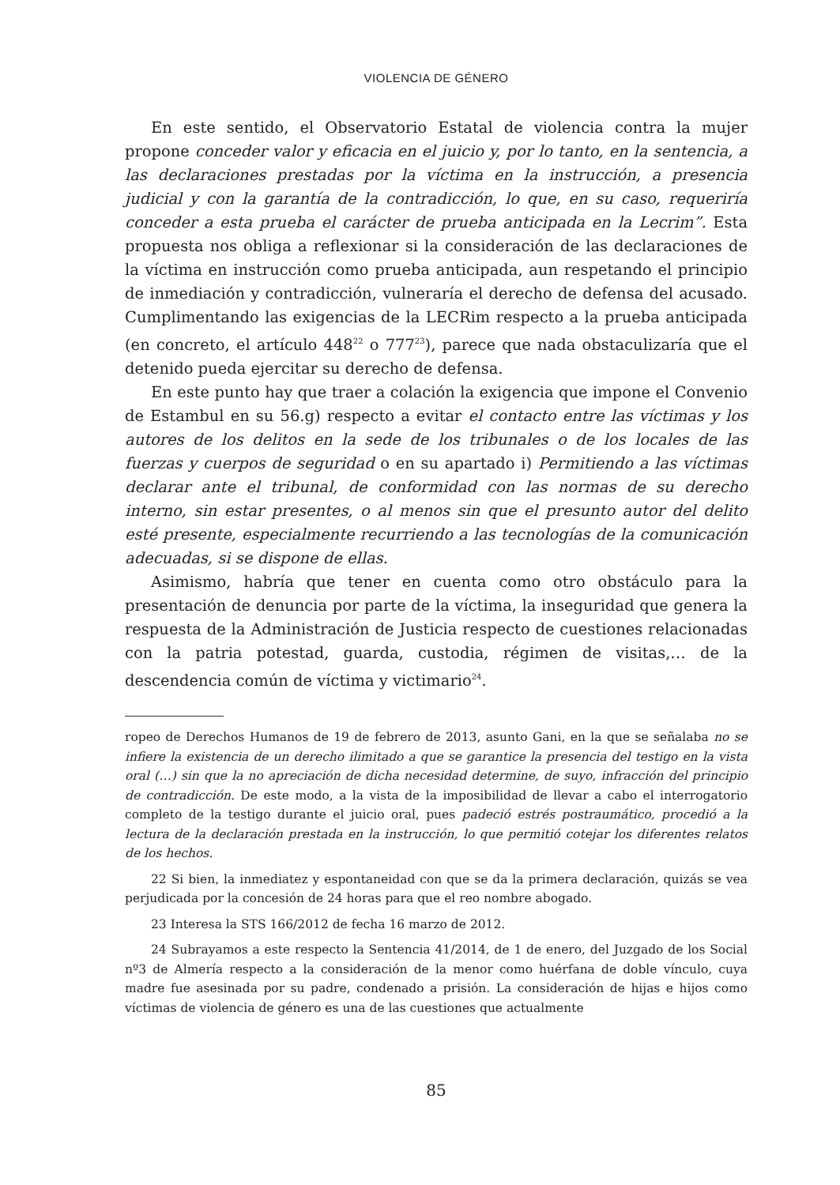VIOLENCIA DE GÉNERO
En este sentido, el Observatorio Estatal de violencia contra la mujer propone conceder valor y eficacia en el juicio y, por lo tanto, en la sentencia, a las declaraciones prestadas por la víctima en la instrucción, a presencia judicial y con la garantía de la contradicción, lo que, en su caso, requeriría conceder a esta prueba el carácter de prueba anticipada en la Lecrim”. Esta propuesta nos obliga a reflexionar si la consideración de las declaraciones de la víctima en instrucción como prueba anticipada, aun respetando el principio de inmediación y contradicción, vulneraría el derecho de defensa del acusado. Cumplimentando las exigencias de la LECRim respecto a la prueba anticipada (en concreto, el artículo 448<sup>22</sup> o 777<sup>23</sup>), parece que nada obstaculizaría que el detenido pueda ejercitar su derecho de defensa.
En este punto hay que traer a colación la exigencia que impone el Convenio de Estambul en su 56.g) respecto a evitar el contacto entre las víctimas y los autores de los delitos en la sede de los tribunales o de los locales de las fuerzas y cuerpos de seguridad o en su apartado i) Permitiendo a las víctimas declarar ante el tribunal, de conformidad con las normas de su derecho interno, sin estar presentes, o al menos sin que el presunto autor del delito esté presente, especialmente recurriendo a las tecnologías de la comunicación adecuadas, si se dispone de ellas.
Asimismo, habría que tener en cuenta como otro obstáculo para la presentación de denuncia por parte de la víctima, la inseguridad que genera la respuesta de la Administración de Justicia respecto de cuestiones relacionadas con la patria potestad, guarda, custodia, régimen de visitas,… de la descendencia común de víctima y victimario<sup>24</sup>.
ropeo de Derechos Humanos de 19 de febrero de 2013, asunto Gani, en la que se señalaba no se infiere la existencia de un derecho ilimitado a que se garantice la presencia del testigo en la vista oral (…) sin que la no apreciación de dicha necesidad determine, de suyo, infracción del principio de contradicción. De este modo, a la vista de la imposibilidad de llevar a cabo el interrogatorio completo de la testigo durante el juicio oral, pues padeció estrés postraumático, procedió a la lectura de la declaración prestada en la instrucción, lo que permitió cotejar los diferentes relatos de los hechos.
22 Si bien, la inmediatez y espontaneidad con que se da la primera declaración, quizás se vea perjudicada por la concesión de 24 horas para que el reo nombre abogado.
23 Interesa la STS 166/2012 de fecha 16 marzo de 2012.
24 Subrayamos a este respecto la Sentencia 41/2014, de 1 de enero, del Juzgado de los Social nº3 de Almería respecto a la consideración de la menor como huérfana de doble vínculo, cuya madre fue asesinada por su padre, condenado a prisión. La consideración de hijas e hijos como víctimas de violencia de género es una de las cuestiones que actualmente
85